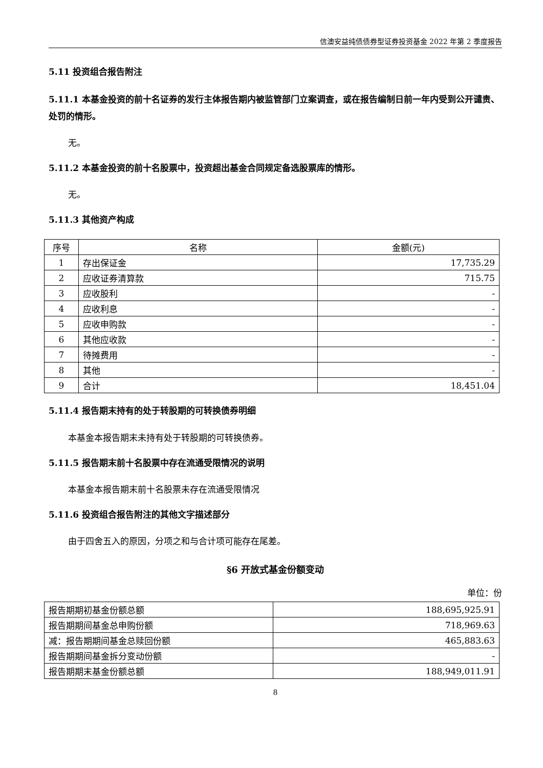信澳安益纯债债券型证券投资基金 2022 年第 2 季度报告
5.11 投资组合报告附注
5.11.1 本基金投资的前十名证券的发行主体报告期内被监管部门立案调查，或在报告编制日前一年内受到公开谴责、处罚的情形。
无。
5.11.2 本基金投资的前十名股票中，投资超出基金合同规定备选股票库的情形。
无。
5.11.3 其他资产构成
| 序号 | 名称 | 金额(元) |
| --- | --- | --- |
| 1 | 存出保证金 | 17,735.29 |
| 2 | 应收证券清算款 | 715.75 |
| 3 | 应收股利 | - |
| 4 | 应收利息 | - |
| 5 | 应收申购款 | - |
| 6 | 其他应收款 | - |
| 7 | 待摊费用 | - |
| 8 | 其他 | - |
| 9 | 合计 | 18,451.04 |
5.11.4 报告期末持有的处于转股期的可转换债券明细
本基金本报告期末未持有处于转股期的可转换债券。
5.11.5 报告期末前十名股票中存在流通受限情况的说明
本基金本报告期末前十名股票未存在流通受限情况
5.11.6 投资组合报告附注的其他文字描述部分
由于四舍五入的原因，分项之和与合计项可能存在尾差。
§6 开放式基金份额变动
单位：份
| 报告期期初基金份额总额 | 188,695,925.91 |
| 报告期期间基金总申购份额 | 718,969.63 |
| 减：报告期期间基金总赎回份额 | 465,883.63 |
| 报告期期间基金拆分变动份额 | - |
| 报告期期末基金份额总额 | 188,949,011.91 |
8